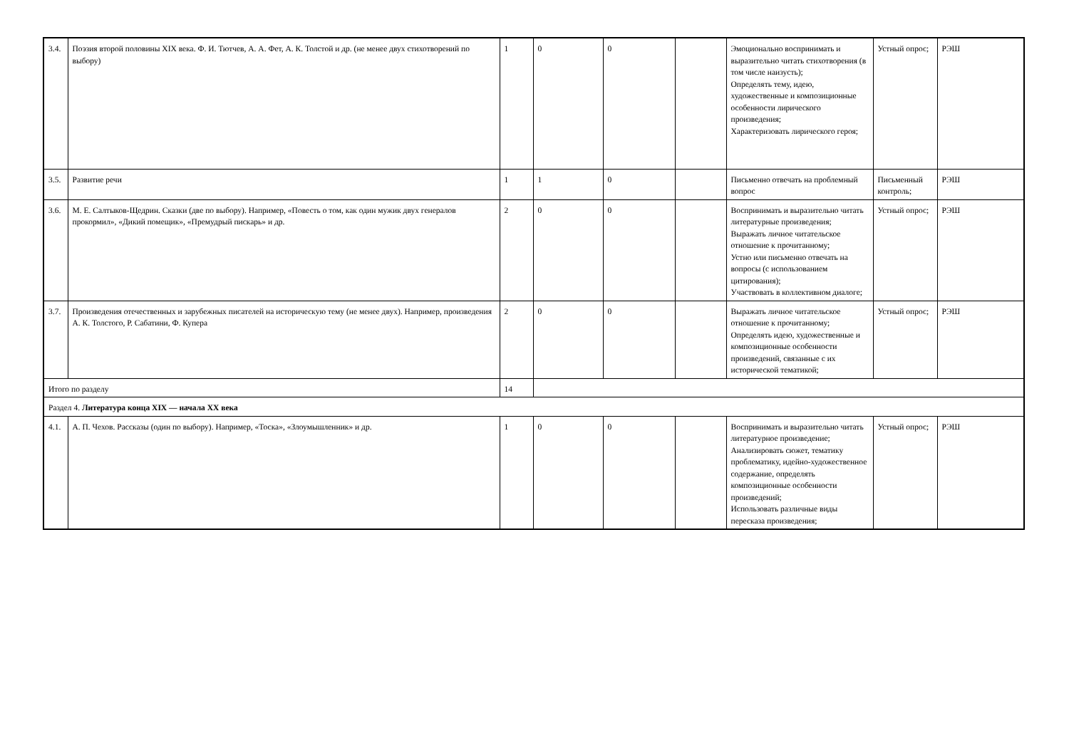| 3.4. | Поэзия второй половины XIX века. Ф. И. Тютчев, А. А. Фет, А. К. Толстой и др. (не менее двух стихотворений по выбору) | 1 | 0 | 0 | | Эмоционально воспринимать и выразительно читать стихотворения (в том числе наизусть); Определять тему, идею, художественные и композиционные особенности лирического произведения; Характеризовать лирического героя; | Устный опрос; | РЭШ |
| 3.5. | Развитие речи | 1 | 1 | 0 | | Письменно отвечать на проблемный вопрос | Письменный контроль; | РЭШ |
| 3.6. | М. Е. Салтыков-Щедрин. Сказки (две по выбору). Например, «Повесть о том, как один мужик двух генералов прокормил», «Дикий помещик», «Премудрый пискарь» и др. | 2 | 0 | 0 | | Воспринимать и выразительно читать литературные произведения; Выражать личное читательское отношение к прочитанному; Устно или письменно отвечать на вопросы (с использованием цитирования); Участвовать в коллективном диалоге; | Устный опрос; | РЭШ |
| 3.7. | Произведения отечественных и зарубежных писателей на историческую тему (не менее двух). Например, произведения А. К. Толстого, Р. Сабатини, Ф. Купера | 2 | 0 | 0 | | Выражать личное читательское отношение к прочитанному; Определять идею, художественные и композиционные особенности произведений, связанные с их исторической тематикой; | Устный опрос; | РЭШ |
| Итого по разделу | | 14 | | | | | | |
| Раздел 4. Литература конца XIX — начала XX века | | | | | | | | |
| 4.1. | А. П. Чехов. Рассказы (один по выбору). Например, «Тоска», «Злоумышленник» и др. | 1 | 0 | 0 | | Воспринимать и выразительно читать литературное произведение; Анализировать сюжет, тематику проблематику, идейно-художественное содержание, определять композиционные особенности произведений; Использовать различные виды пересказа произведения; | Устный опрос; | РЭШ |